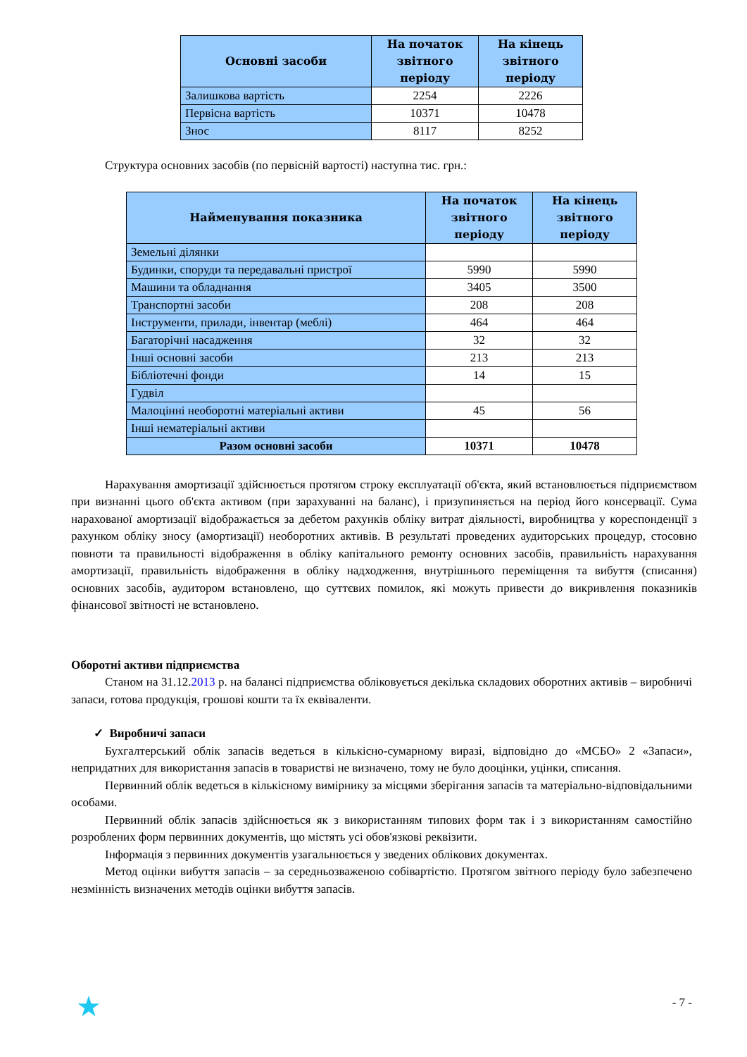| Основні засоби | На початок звітного періоду | На кінець звітного періоду |
| --- | --- | --- |
| Залишкова вартість | 2254 | 2226 |
| Первісна вартість | 10371 | 10478 |
| Знос | 8117 | 8252 |
Структура основних засобів (по первісній вартості) наступна тис. грн.:
| Найменування показника | На початок звітного періоду | На кінець звітного періоду |
| --- | --- | --- |
| Земельні ділянки | | |
| Будинки, споруди та передавальні пристрої | 5990 | 5990 |
| Машини та обладнання | 3405 | 3500 |
| Транспортні засоби | 208 | 208 |
| Інструменти, прилади, інвентар (меблі) | 464 | 464 |
| Багаторічні насадження | 32 | 32 |
| Інші основні засоби | 213 | 213 |
| Бібліотечні фонди | 14 | 15 |
| Гудвіл | | |
| Малоцінні необоротні матеріальні активи | 45 | 56 |
| Інші нематеріальні активи | | |
| Разом основні засоби | 10371 | 10478 |
Нарахування амортизації здійснюється протягом строку експлуатації об'єкта, який встановлюється підприємством при визнанні цього об'єкта активом (при зарахуванні на баланс), і призупиняється на період його консервації. Сума нарахованої амортизації відображається за дебетом рахунків обліку витрат діяльності, виробництва у кореспонденції з рахунком обліку зносу (амортизації) необоротних активів. В результаті проведених аудиторських процедур, стосовно повноти та правильності відображення в обліку капітального ремонту основних засобів, правильність нарахування амортизації, правильність відображення в обліку надходження, внутрішнього переміщення та вибуття (списання) основних засобів, аудитором встановлено, що суттєвих помилок, які можуть привести до викривлення показників фінансової звітності не встановлено.
Оборотні активи підприємства
Станом на 31.12.2013 р. на балансі підприємства обліковується декілька складових оборотних активів – виробничі запаси, готова продукція, грошові кошти та їх еквіваленти.
✓ Виробничі запаси
Бухгалтерський облік запасів ведеться в кількісно-сумарному виразі, відповідно до «МСБО» 2 «Запаси», непридатних для використання запасів в товаристві не визначено, тому не було дооцінки, уцінки, списання.
Первинний облік ведеться в кількісному вимірнику за місцями зберігання запасів та матеріально-відповідальними особами.
Первинний облік запасів здійснюється як з використанням типових форм так і з використанням самостійно розроблених форм первинних документів, що містять усі обов'язкові реквізити.
Інформація з первинних документів узагальнюється у зведених облікових документах.
Метод оцінки вибуття запасів – за середньозваженою собівартістю. Протягом звітного періоду було забезпечено незмінність визначених методів оцінки вибуття запасів.
★ - 7 -